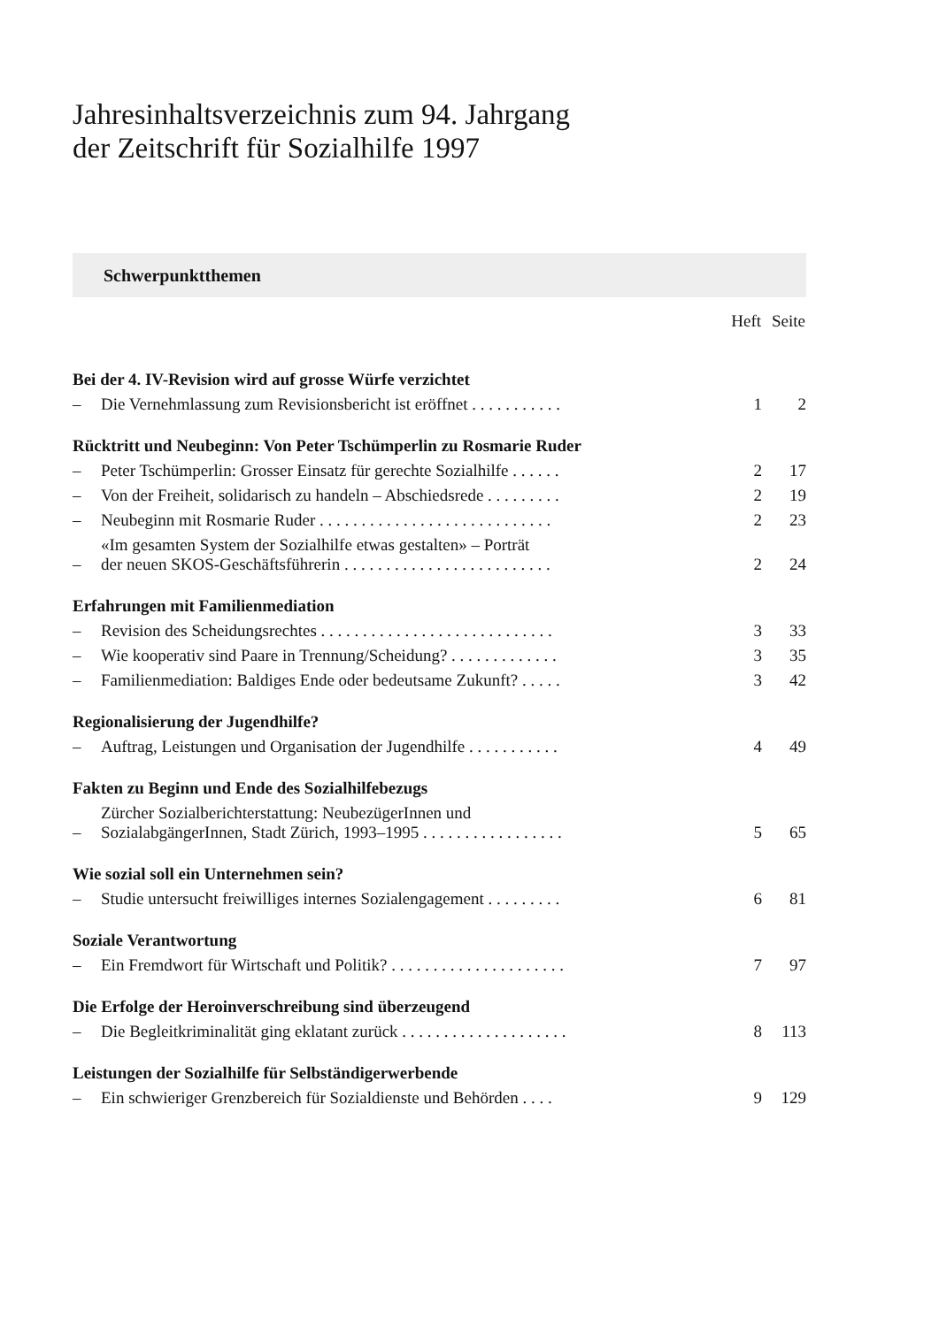Jahresinhaltsverzeichnis zum 94. Jahrgang
der Zeitschrift für Sozialhilfe 1997
Schwerpunktthemen
| | | Heft | Seite |
| --- | --- | --- | --- |
| Bei der 4. IV-Revision wird auf grosse Würfe verzichtet | | | |
| – | Die Vernehmlassung zum Revisionsbericht ist eröffnet . . . . . . . . . . . | 1 | 2 |
| Rücktritt und Neubeginn: Von Peter Tschümperlin zu Rosmarie Ruder | | | |
| – | Peter Tschümperlin: Grosser Einsatz für gerechte Sozialhilfe . . . . . . | 2 | 17 |
| – | Von der Freiheit, solidarisch zu handeln – Abschiedsrede . . . . . . . . . | 2 | 19 |
| – | Neubeginn mit Rosmarie Ruder . . . . . . . . . . . . . . . . . . . . . . . . . . . . | 2 | 23 |
| – | «Im gesamten System der Sozialhilfe etwas gestalten» – Porträt der neuen SKOS-Geschäftsführerin . . . . . . . . . . . . . . . . . . . . . . . . . | 2 | 24 |
| Erfahrungen mit Familienmediation | | | |
| – | Revision des Scheidungsrechtes . . . . . . . . . . . . . . . . . . . . . . . . . . . . | 3 | 33 |
| – | Wie kooperativ sind Paare in Trennung/Scheidung? . . . . . . . . . . . . . | 3 | 35 |
| – | Familienmediation: Baldiges Ende oder bedeutsame Zukunft? . . . . . | 3 | 42 |
| Regionalisierung der Jugendhilfe? | | | |
| – | Auftrag, Leistungen und Organisation der Jugendhilfe . . . . . . . . . . . | 4 | 49 |
| Fakten zu Beginn und Ende des Sozialhilfebezugs | | | |
| – | Zürcher Sozialberichterstattung: NeubezügerInnen und SozialabgängerInnen, Stadt Zürich, 1993–1995 . . . . . . . . . . . . . . . . . | 5 | 65 |
| Wie sozial soll ein Unternehmen sein? | | | |
| – | Studie untersucht freiwilliges internes Sozialengagement . . . . . . . . . | 6 | 81 |
| Soziale Verantwortung | | | |
| – | Ein Fremdwort für Wirtschaft und Politik? . . . . . . . . . . . . . . . . . . . . . | 7 | 97 |
| Die Erfolge der Heroinverschreibung sind überzeugend | | | |
| – | Die Begleitkriminalität ging eklatant zurück . . . . . . . . . . . . . . . . . . . . | 8 | 113 |
| Leistungen der Sozialhilfe für Selbständigerwerbende | | | |
| – | Ein schwieriger Grenzbereich für Sozialdienste und Behörden . . . . | 9 | 129 |